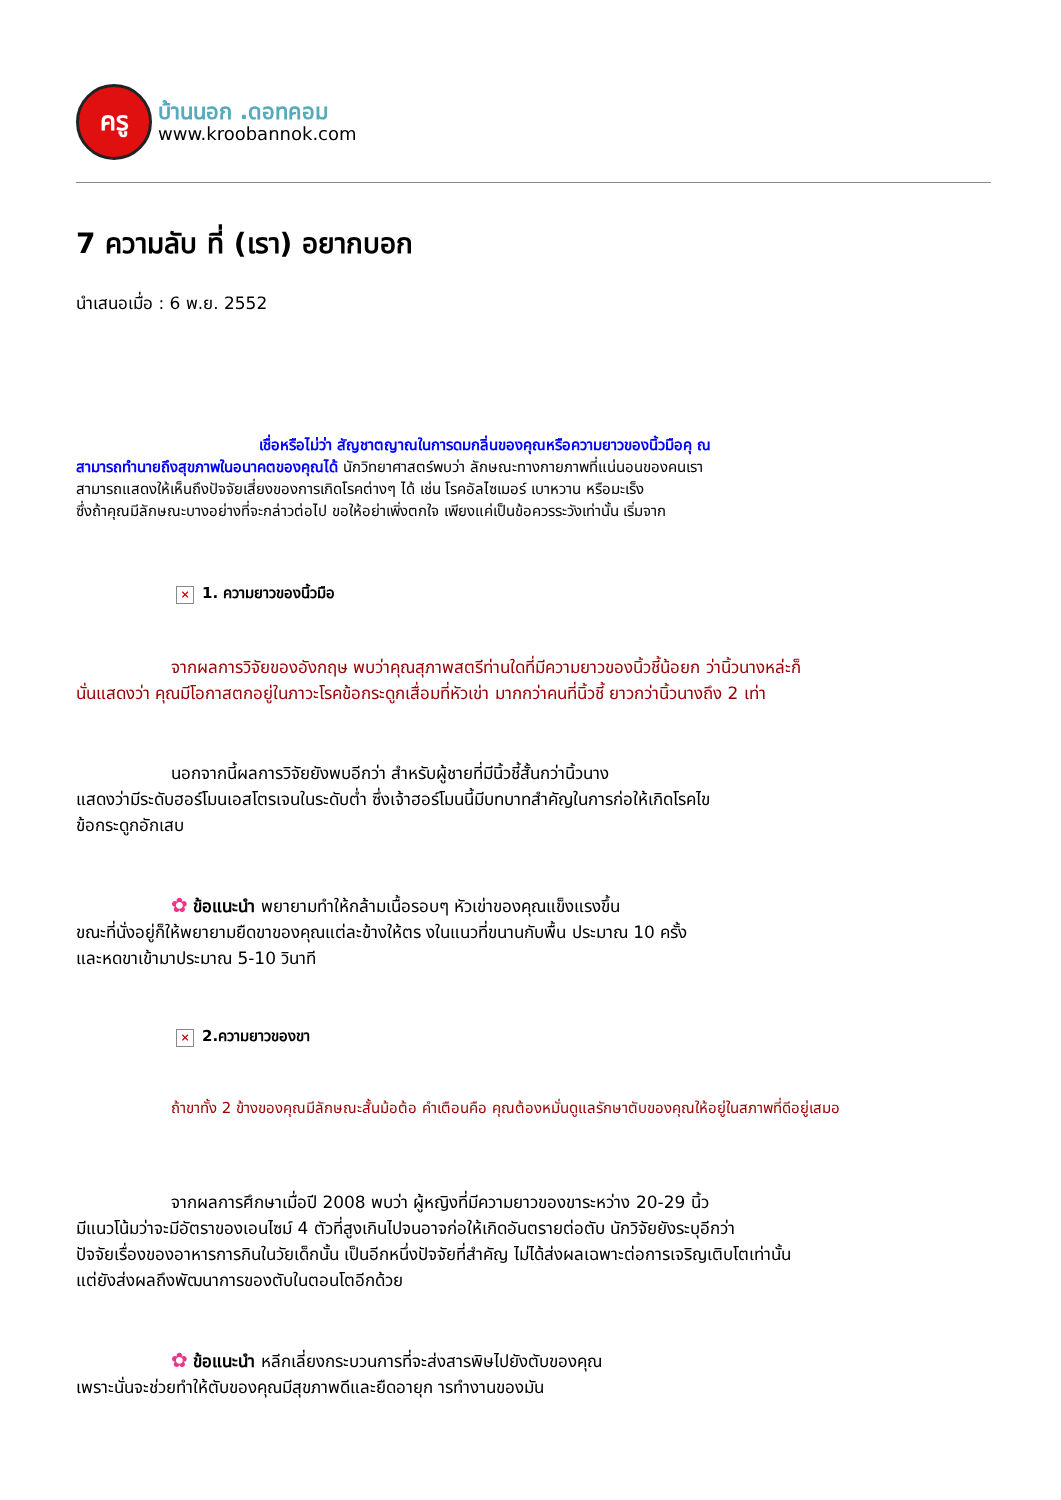ครู
บ้านนอก .ดอทคอม
www.kroobannok.com
7 ความลับ ที่ (เรา) อยากบอก
นำเสนอเมื่อ : 6 พ.ย. 2552
เชื่อหรือไม่ว่า สัญชาตญาณในการดมกลิ่นของคุณหรือความยาวของนิ้วมือคุ ณ
สามารถทำนายถึงสุขภาพในอนาคตของคุณได้ นักวิทยาศาสตร์พบว่า ลักษณะทางกายภาพที่แน่นอนของคนเรา
สามารถแสดงให้เห็นถึงปัจจัยเสี่ยงของการเกิดโรคต่างๆ ได้ เช่น โรคอัลไซเมอร์ เบาหวาน หรือมะเร็ง
ซึ่งถ้าคุณมีลักษณะบางอย่างที่จะกล่าวต่อไป ขอให้อย่าเพิ่งตกใจ เพียงแค่เป็นข้อควรระวังเท่านั้น เริ่มจาก
× 1. ความยาวของนิ้วมือ
จากผลการวิจัยของอังกฤษ พบว่าคุณสุภาพสตรีท่านใดที่มีความยาวของนิ้วชี้น้อยก ว่านิ้วนางหล่ะก็
นั่นแสดงว่า คุณมีโอกาสตกอยู่ในภาวะโรคข้อกระดูกเสื่อมที่หัวเข่า มากกว่าคนที่นิ้วชี้ ยาวกว่านิ้วนางถึง 2 เท่า
นอกจากนี้ผลการวิจัยยังพบอีกว่า สำหรับผู้ชายที่มีนิ้วชี้สั้นกว่านิ้วนาง
แสดงว่ามีระดับฮอร์โมนเอสโตรเจนในระดับต่ำ ซึ่งเจ้าฮอร์โมนนี้มีบทบาทสำคัญในการก่อให้เกิดโรคไข
ข้อกระดูกอักเสบ
✿ ข้อแนะนำ พยายามทำให้กล้ามเนื้อรอบๆ หัวเข่าของคุณแข็งแรงขึ้น
ขณะที่นั่งอยู่ก็ให้พยายามยืดขาของคุณแต่ละข้างให้ตร งในแนวที่ขนานกับพื้น ประมาณ 10 ครั้ง
และหดขาเข้ามาประมาณ 5-10 วินาที
× 2.ความยาวของขา
ถ้าขาทั้ง 2 ข้างของคุณมีลักษณะสั้นม้อต้อ คำเตือนคือ คุณต้องหมั่นดูแลรักษาตับของคุณให้อยู่ในสภาพที่ดีอยู่เสมอ
จากผลการศึกษาเมื่อปี 2008 พบว่า ผู้หญิงที่มีความยาวของขาระหว่าง 20-29 นิ้ว
มีแนวโน้มว่าจะมีอัตราของเอนไซม์ 4 ตัวที่สูงเกินไปจนอาจก่อให้เกิดอันตรายต่อตับ นักวิจัยยังระบุอีกว่า
ปัจจัยเรื่องของอาหารการกินในวัยเด็กนั้น เป็นอีกหนึ่งปัจจัยที่สำคัญ ไม่ได้ส่งผลเฉพาะต่อการเจริญเติบโตเท่านั้น
แต่ยังส่งผลถึงพัฒนาการของตับในตอนโตอีกด้วย
✿ ข้อแนะนำ หลีกเลี่ยงกระบวนการที่จะส่งสารพิษไปยังตับของคุณ
เพราะนั่นจะช่วยทำให้ตับของคุณมีสุขภาพดีและยืดอายุก ารทำงานของมัน